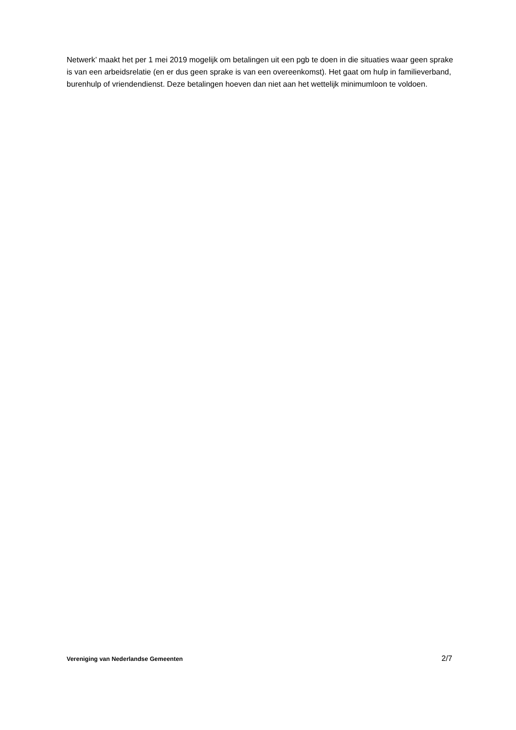Netwerk’ maakt het per 1 mei 2019 mogelijk om betalingen uit een pgb te doen in die situaties waar geen sprake is van een arbeidsrelatie (en er dus geen sprake is van een overeenkomst). Het gaat om hulp in familieverband, burenhulp of vriendendienst. Deze betalingen hoeven dan niet aan het wettelijk minimumloon te voldoen.
Vereniging van Nederlandse Gemeenten 2/7